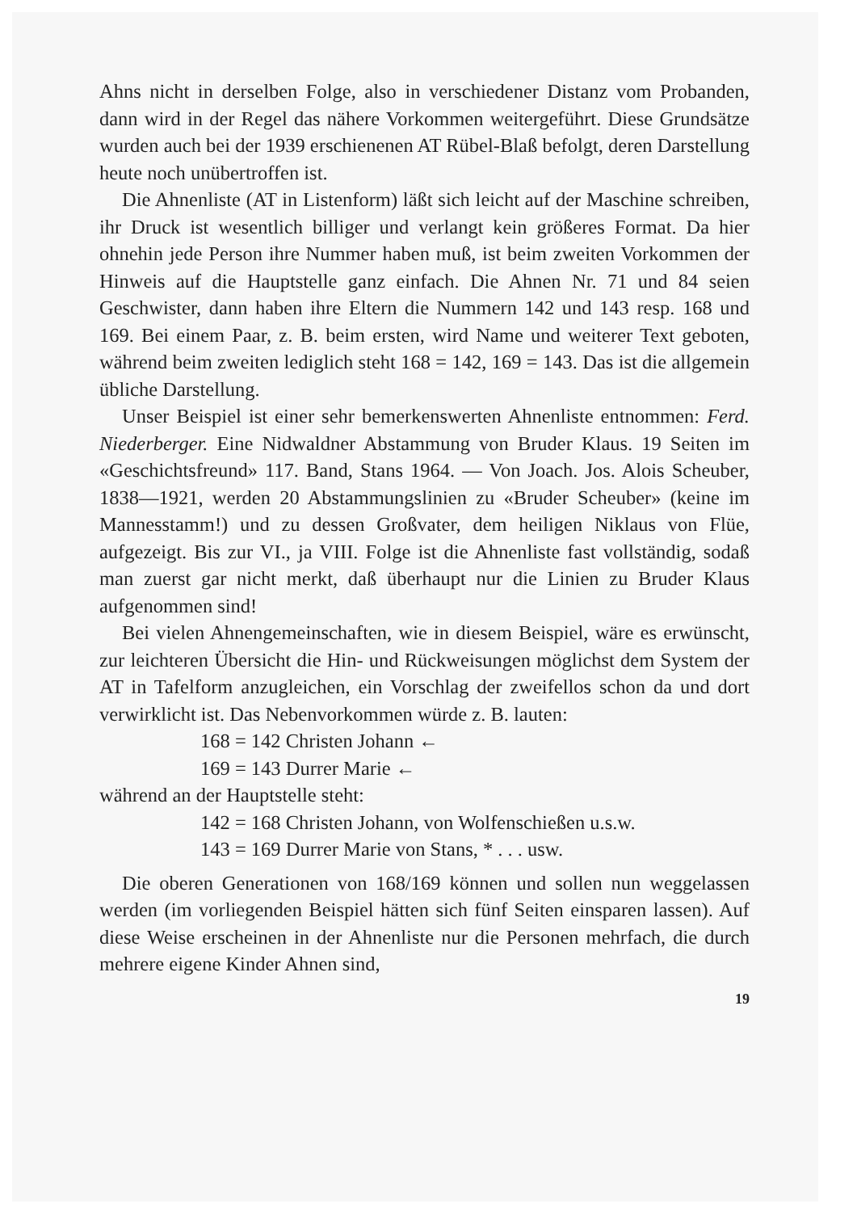Ahns nicht in derselben Folge, also in verschiedener Distanz vom Probanden, dann wird in der Regel das nähere Vorkommen weitergeführt. Diese Grundsätze wurden auch bei der 1939 erschienenen AT Rübel-Blaß befolgt, deren Darstellung heute noch unübertroffen ist.
Die Ahnenliste (AT in Listenform) läßt sich leicht auf der Maschine schreiben, ihr Druck ist wesentlich billiger und verlangt kein größeres Format. Da hier ohnehin jede Person ihre Nummer haben muß, ist beim zweiten Vorkommen der Hinweis auf die Hauptstelle ganz einfach. Die Ahnen Nr. 71 und 84 seien Geschwister, dann haben ihre Eltern die Nummern 142 und 143 resp. 168 und 169. Bei einem Paar, z. B. beim ersten, wird Name und weiterer Text geboten, während beim zweiten lediglich steht 168 = 142, 169 = 143. Das ist die allgemein übliche Darstellung.
Unser Beispiel ist einer sehr bemerkenswerten Ahnenliste entnommen: Ferd. Niederberger. Eine Nidwaldner Abstammung von Bruder Klaus. 19 Seiten im «Geschichtsfreund» 117. Band, Stans 1964. — Von Joach. Jos. Alois Scheuber, 1838—1921, werden 20 Abstammungslinien zu «Bruder Scheuber» (keine im Mannesstamm!) und zu dessen Großvater, dem heiligen Niklaus von Flüe, aufgezeigt. Bis zur VI., ja VIII. Folge ist die Ahnenliste fast vollständig, sodaß man zuerst gar nicht merkt, daß überhaupt nur die Linien zu Bruder Klaus aufgenommen sind!
Bei vielen Ahnengemeinschaften, wie in diesem Beispiel, wäre es erwünscht, zur leichteren Übersicht die Hin- und Rückweisungen möglichst dem System der AT in Tafelform anzugleichen, ein Vorschlag der zweifellos schon da und dort verwirklicht ist. Das Nebenvorkommen würde z. B. lauten:
168 = 142 Christen Johann ←
169 = 143 Durrer Marie ←
während an der Hauptstelle steht:
142 = 168 Christen Johann, von Wolfenschießen u.s.w.
143 = 169 Durrer Marie von Stans, * . . . usw.
Die oberen Generationen von 168/169 können und sollen nun weggelassen werden (im vorliegenden Beispiel hätten sich fünf Seiten einsparen lassen). Auf diese Weise erscheinen in der Ahnenliste nur die Personen mehrfach, die durch mehrere eigene Kinder Ahnen sind,
19